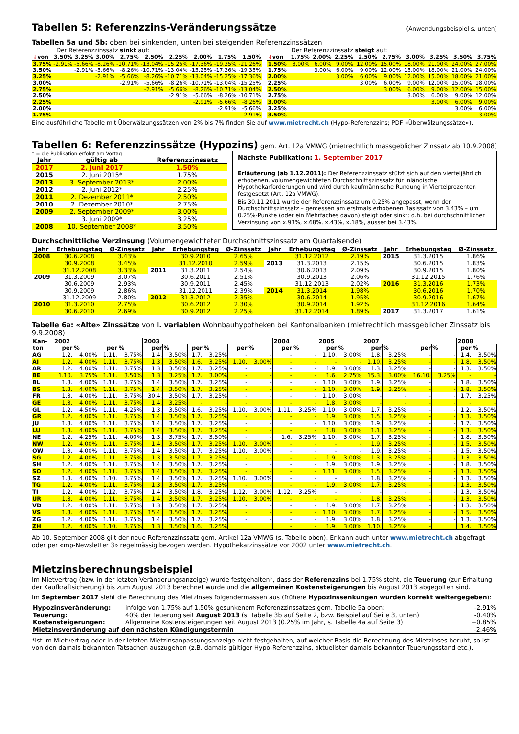Tabellen 5: Referenzzins-Veränderungssätze
(Anwendungsbeispiel s. unten)
Tabellen 5a und 5b: oben bei sinkenden, unten bei steigenden Referenzzinssätzen
Der Referenzzinssatz sinkt auf:
| ↓ von | 3.50% | 3.25% | 3.00% | 2.75% | 2.50% | 2.25% | 2.00% | 1.75% | 1.50% |
| 3.75% | -2.91% | -5.66% | -8.26% | -10.71% | -13.04% | -15.25% | -17.36% | -19.35% | -21.26% |
| 3.50% | | -2.91% | -5.66% | -8.26% | -10.71% | -13.04% | -15.25% | -17.36% | -19.35% |
| 3.25% | | | -2.91% | -5.66% | -8.26% | -10.71% | -13.04% | -15.25% | -17.36% |
| 3.00% | | | | -2.91% | -5.66% | -8.26% | -10.71% | -13.04% | -15.25% |
| 2.75% | | | | | -2.91% | -5.66% | -8.26% | -10.71% | -13.04% |
| 2.50% | | | | | | -2.91% | -5.66% | -8.26% | -10.71% |
| 2.25% | | | | | | | -2.91% | -5.66% | -8.26% |
| 2.00% | | | | | | | | -2.91% | -5.66% |
| 1.75% | | | | | | | | | -2.91% |
Der Referenzzinssatz steigt auf:
| ↓ von | 1.75% | 2.00% | 2.25% | 2.50% | 2.75% | 3.00% | 3.25% | 3.50% | 3.75% |
| 1.50% | 3.00% | 6.00% | 9.00% | 12.00% | 15.00% | 18.00% | 21.00% | 24.00% | 27.00% |
| 1.75% | | 3.00% | 6.00% | 9.00% | 12.00% | 15.00% | 18.00% | 21.00% | 24.00% |
| 2.00% | | | 3.00% | 6.00% | 9.00% | 12.00% | 15.00% | 18.00% | 21.00% |
| 2.25% | | | | 3.00% | 6.00% | 9.00% | 12.00% | 15.00% | 18.00% |
| 2.50% | | | | | 3.00% | 6.00% | 9.00% | 12.00% | 15.00% |
| 2.75% | | | | | | 3.00% | 6.00% | 9.00% | 12.00% |
| 3.00% | | | | | | | 3.00% | 6.00% | 9.00% |
| 3.25% | | | | | | | | 3.00% | 6.00% |
| 3.50% | | | | | | | | | 3.00% |
Eine ausführliche Tabelle mit Überwälzungssätzen von 2% bis 7% finden Sie auf www.mietrecht.ch (Hypo-Referenzzins; PDF «Überwälzungssätze»).
Tabellen 6: Referenzzinssätze (Hypozins)
gem. Art. 12a VMWG (mietrechtlich massgeblicher Zinssatz ab 10.9.2008)
* = die Publikation erfolgt am Vortag
| Jahr | gültig ab | Referenzzinssatz |
| 2017 | 2. Juni 2017 | 1.50% |
| 2015 | 2. Juni 2015* | 1.75% |
| 2013 | 3. September 2013* | 2.00% |
| 2012 | 2. Juni 2012* | 2.25% |
| 2011 | 2. Dezember 2011* | 2.50% |
| 2010 | 2. Dezember 2010* | 2.75% |
| 2009 | 2. September 2009* | 3.00% |
| | 3. Juni 2009* | 3.25% |
| 2008 | 10. September 2008* | 3.50% |
Nächste Publikation: 1. September 2017
Erläuterung (ab 1.12.2011): Der Referenzzinssatz stützt sich auf den vierteljährlich erhobenen, volumengewichteten Durchschnittszinssatz für inländische Hypothekarforderungen und wird durch kaufmännische Rundung in Viertelprozenten festgesetzt (Art. 12a VMWG).
Bis 30.11.2011 wurde der Referenzzinssatz um 0.25% angepasst, wenn der Durchschnittszinssatz – gemessen am erstmals erhobenen Basissatz von 3.43% – um 0.25%-Punkte (oder ein Mehrfaches davon) steigt oder sinkt; d.h. bei durchschnittlicher Verzinsung von x.93%, x.68%, x.43%, x.18%, ausser bei 3.43%.
Durchschnittliche Verzinsung (Volumengewichteter Durchschnittszinssatz am Quartalsende)
| Jahr | Erhebungstag | Ø-Zinssatz | Jahr | Erhebungstag | Ø-Zinssatz | Jahr | Erhebungstag | Ø-Zinssatz | Jahr | Erhebungstag | Ø-Zinssatz |
| 2008 | 30.6.2008 | 3.43% | | 30.9.2010 | 2.65% | | 31.12.2012 | 2.19% | 2015 | 31.3.2015 | 1.86% |
| | 30.9.2008 | 3.45% | | 31.12.2010 | 2.59% | 2013 | 31.3.2013 | 2.15% | | 30.6.2015 | 1.83% |
| | 31.12.2008 | 3.33% | 2011 | 31.3.2011 | 2.54% | | 30.6.2013 | 2.09% | | 30.9.2015 | 1.80% |
| 2009 | 31.3.2009 | 3.07% | | 30.6.2011 | 2.51% | | 30.9.2013 | 2.06% | | 31.12.2015 | 1.76% |
| | 30.6.2009 | 2.93% | | 30.9.2011 | 2.45% | | 31.12.2013 | 2.02% | 2016 | 31.3.2016 | 1.73% |
| | 30.9.2009 | 2.86% | | 31.12.2011 | 2.39% | 2014 | 31.3.2014 | 1.98% | | 30.6.2016 | 1.70% |
| | 31.12.2009 | 2.80% | 2012 | 31.3.2012 | 2.35% | | 30.6.2014 | 1.95% | | 30.9.2016 | 1.67% |
| 2010 | 31.3.2010 | 2.75% | | 30.6.2012 | 2.30% | | 30.9.2014 | 1.92% | | 31.12.2016 | 1.64% |
| | 30.6.2010 | 2.69% | | 30.9.2012 | 2.25% | | 31.12.2014 | 1.89% | 2017 | 31.3.2017 | 1.61% |
Tabelle 6a: «Alte» Zinssätze von I. variablen Wohnbauhypotheken bei Kantonalbanken (mietrechtlich massgeblicher Zinssatz bis 9.9.2008)
| Kan- ton | 2002 | | | | 2003 | | | | | | 2004 | | 2005 | | 2007 | | | | 2008 | |
| --- | --- | --- | --- | --- | --- | --- | --- | --- | --- | --- | --- | --- | --- | --- | --- | --- | --- | --- | --- | --- |
| | per | % | per | % | per | % | per | % | per | % | per | % | per | % | per | % | per | % | per | % |
| AG | 1.2. | 4.00% | 1.11. | 3.75% | 1.4. | 3.50% | 1.7. | 3.25% | - | - | - | - | 1.10. | 3.00% | 1.8. | 3.25% | - | - | 1.4. | 3.50% |
| AI | 1.2. | 4.00% | 1.11. | 3.75% | 1.3. | 3.50% | 1.6. | 3.25% | 1.10. | 3.00% | - | - | - | - | 1.10. | 3.25% | - | - | 1.8. | 3.50% |
| AR | 1.2. | 4.00% | 1.11. | 3.75% | 1.3. | 3.50% | 1.7. | 3.25% | - | - | - | - | 1.9. | 3.00% | 1.3. | 3.25% | - | - | 1.3. | 3.50% |
| BE | 1.10. | 3.75% | 1.11. | 3.50% | 1.3. | 3.25% | 1.7. | 3.00% | - | - | - | - | 1.6. | 2.75% | 15.3. | 3.00% | 16.10. | 3.25% | - | - |
| BL | 1.3. | 4.00% | 1.11. | 3.75% | 1.4. | 3.50% | 1.7. | 3.25% | - | - | - | - | 1.10. | 3.00% | 1.9. | 3.25% | - | - | 1.8. | 3.50% |
| BS | 1.3. | 4.00% | 1.11. | 3.75% | 1.4. | 3.50% | 1.7. | 3.25% | - | - | - | - | 1.10. | 3.00% | 1.9. | 3.25% | - | - | 1.8. | 3.50% |
| FR | 1.3. | 4.00% | 1.11. | 3.75% | 30.4. | 3.50% | 1.7. | 3.25% | - | - | - | - | 1.10. | 3.00% | - | - | - | - | 1.7. | 3.25% |
| GE | 1.3. | 4.00% | 1.11. | 3.75% | 1.4. | 3.25% | - | - | - | - | - | - | 1.8. | 3.00% | - | - | - | - | - | - |
| GL | 1.2. | 4.50% | 1.11. | 4.25% | 1.3. | 3.50% | 1.6. | 3.25% | 1.10. | 3.00% | 1.11. | 3.25% | 1.10. | 3.00% | 1.7. | 3.25% | - | - | 1.2. | 3.50% |
| GR | 1.2. | 4.00% | 1.11. | 3.75% | 1.4. | 3.50% | 1.7. | 3.25% | - | - | - | - | 1.9. | 3.00% | 1.5. | 3.25% | - | - | 1.3. | 3.50% |
| JU | 1.3. | 4.00% | 1.11. | 3.75% | 1.4. | 3.50% | 1.7. | 3.25% | - | - | - | - | 1.10. | 3.00% | 1.9. | 3.25% | - | - | 1.7. | 3.50% |
| LU | 1.3. | 4.00% | 1.11. | 3.75% | 1.4. | 3.50% | 1.7. | 3.25% | - | - | - | - | 1.8. | 3.00% | 1.1. | 3.25% | - | - | 1.3. | 3.50% |
| NE | 1.2. | 4.25% | 1.11. | 4.00% | 1.3. | 3.75% | 1.7. | 3.50% | - | - | 1.6. | 3.25% | 1.10. | 3.00% | 1.7. | 3.25% | - | - | 1.8. | 3.50% |
| NW | 1.2. | 4.00% | 1.11. | 3.75% | 1.4. | 3.50% | 1.7. | 3.25% | 1.10. | 3.00% | - | - | - | - | 1.9. | 3.25% | - | - | 1.5. | 3.50% |
| OW | 1.3. | 4.00% | 1.11. | 3.75% | 1.4. | 3.50% | 1.7. | 3.25% | 1.10. | 3.00% | - | - | - | - | 1.9. | 3.25% | - | - | 1.5. | 3.50% |
| SG | 1.2. | 4.00% | 1.11. | 3.75% | 1.3. | 3.50% | 1.7. | 3.25% | - | - | - | - | 1.9. | 3.00% | 1.3. | 3.25% | - | - | 1.3. | 3.50% |
| SH | 1.2. | 4.00% | 1.11. | 3.75% | 1.4. | 3.50% | 1.7. | 3.25% | - | - | - | - | 1.9. | 3.00% | 1.9. | 3.25% | - | - | 1.8. | 3.50% |
| SO | 1.2. | 4.00% | 1.11. | 3.75% | 1.4. | 3.50% | 1.7. | 3.25% | - | - | - | - | 1.11. | 3.00% | 1.5. | 3.25% | - | - | 1.3. | 3.50% |
| SZ | 1.3. | 4.00% | 1.10. | 3.75% | 1.4. | 3.50% | 1.7. | 3.25% | 1.10. | 3.00% | - | - | - | - | 1.8. | 3.25% | - | - | 1.3. | 3.50% |
| TG | 1.2. | 4.00% | 1.11. | 3.75% | 1.3. | 3.50% | 1.7. | 3.25% | - | - | - | - | 1.9. | 3.00% | 1.7. | 3.25% | - | - | 1.3. | 3.50% |
| TI | 1.2. | 4.00% | 1.12. | 3.75% | 1.4. | 3.50% | 1.8. | 3.25% | 1.12. | 3.00% | 1.12. | 3.25% | - | - | - | - | - | - | 1.3. | 3.50% |
| UR | 1.3. | 4.00% | 1.11. | 3.75% | 1.4. | 3.50% | 1.7. | 3.25% | 1.10. | 3.00% | - | - | - | - | 1.8. | 3.25% | - | - | 1.3. | 3.50% |
| VD | 1.2. | 4.00% | 1.11. | 3.75% | 1.3. | 3.50% | 1.7. | 3.25% | - | - | - | - | 1.9. | 3.00% | 1.7. | 3.25% | - | - | 1.3. | 3.50% |
| VS | 1.3. | 4.00% | 1.11. | 3.75% | 15.4. | 3.50% | 1.7. | 3.25% | - | - | - | - | 1.10. | 3.00% | 1.7. | 3.25% | - | - | 1.5. | 3.50% |
| ZG | 1.2. | 4.00% | 1.11. | 3.75% | 1.4. | 3.50% | 1.7. | 3.25% | - | - | - | - | 1.9. | 3.00% | 1.8. | 3.25% | - | - | 1.3. | 3.50% |
| ZH | 1.2. | 4.00% | 1.10. | 3.75% | 1.3. | 3.50% | 1.6. | 3.25% | | | - | - | 1.9. | 3.00% | 1.10. | 3.25% | - | | 1.4. | 3.50% |
Ab 10. September 2008 gilt der neue Referenzzinssatz gem. Artikel 12a VMWG (s. Tabelle oben). Er kann auch unter www.mietrecht.ch abgefragt oder per «mp-Newsletter 3» regelmässig bezogen werden. Hypothekarzinssätze vor 2002 unter www.mietrecht.ch.
Mietzinsberechnungsbeispiel
Im Mietvertrag (bzw. in der letzten Veränderungsanzeige) wurde festgehalten*, dass der Referenzzins bei 1.75% steht, die Teuerung (zur Erhaltung der Kaufkraftsicherung) bis zum August 2013 berechnet wurde und die allgemeinen Kostensteigerungen bis August 2013 abgegolten sind.
Im September 2017 sieht die Berechnung des Mietzinses folgendermassen aus (frühere Hypozinssenkungen wurden korrekt weitergegeben):
| Hypozinsveränderung: | infolge von 1.75% auf 1.50% gesunkenem Referenzzinssatzes gem. Tabelle 5a oben: | -2.91% |
| Teuerung: | 40% der Teuerung seit August 2013 (s. Tabelle 3b auf Seite 2, bzw. Beispiel auf Seite 3, unten) | -0.40% |
| Kostensteigerungen: | Allgemeine Kostensteigerungen seit August 2013 (0.25% im Jahr, s. Tabelle 4a auf Seite 3) | +0.85% |
| Mietzinsveränderung auf den nächsten Kündigungstermin | | -2.46 % |
*Ist im Mietvertrag oder in der letzten Mietzinsanpassungsanzeige nicht festgehalten, auf welcher Basis die Berechnung des Mietzinses beruht, so ist von den damals bekannten Tatsachen auszugehen (z.B. damals gültiger Hypo-Referenzzins, aktuellster damals bekannter Teuerungsstand etc.).